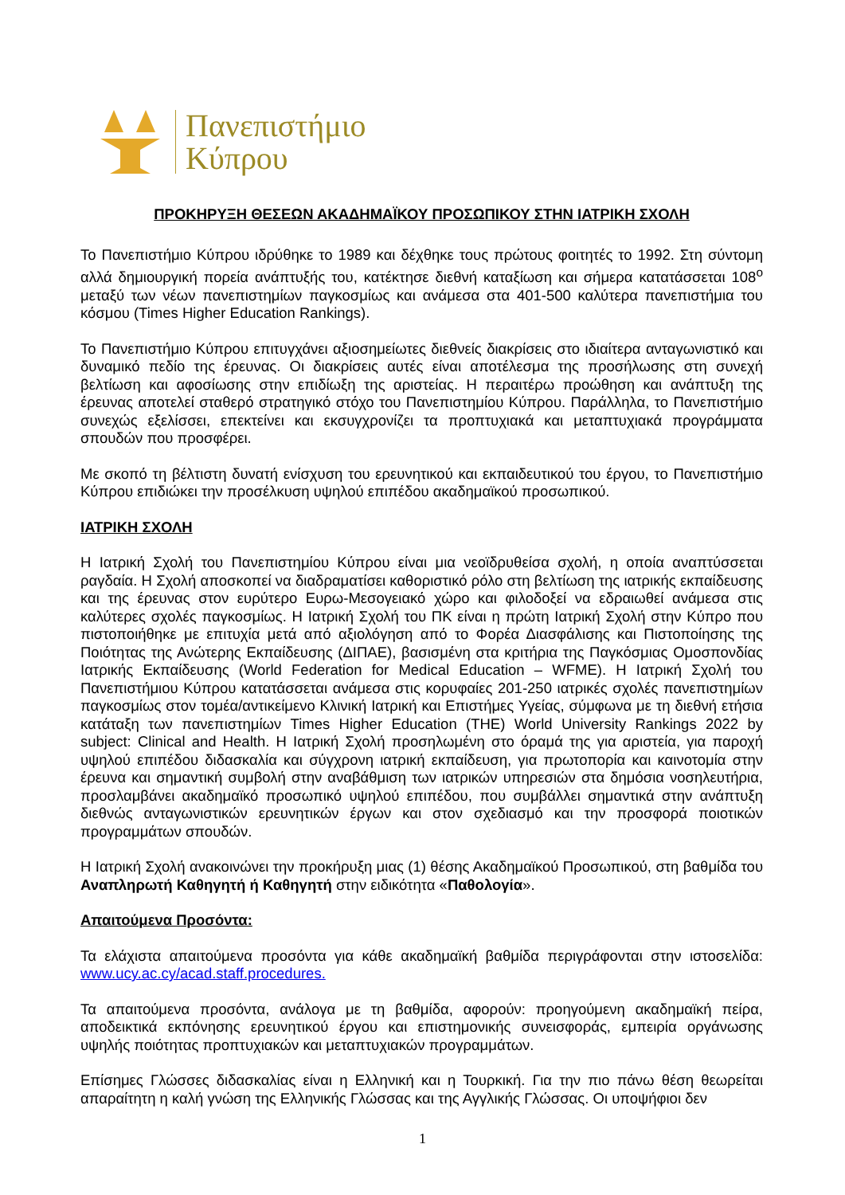Πανεπιστήμιο
Κύπρου
ΠΡΟΚΗΡΥΞΗ ΘΕΣΕΩΝ ΑΚΑΔΗΜΑΪΚΟΥ ΠΡΟΣΩΠΙΚΟΥ ΣΤΗΝ ΙΑΤΡΙΚΗ ΣΧΟΛΗ
Το Πανεπιστήμιο Κύπρου ιδρύθηκε το 1989 και δέχθηκε τους πρώτους φοιτητές το 1992. Στη σύντομη αλλά δημιουργική πορεία ανάπτυξής του, κατέκτησε διεθνή καταξίωση και σήμερα κατατάσσεται 108<sup>ο</sup> μεταξύ των νέων πανεπιστημίων παγκοσμίως και ανάμεσα στα 401-500 καλύτερα πανεπιστήμια του κόσμου (Times Higher Education Rankings).
Το Πανεπιστήμιο Κύπρου επιτυγχάνει αξιοσημείωτες διεθνείς διακρίσεις στο ιδιαίτερα ανταγωνιστικό και δυναμικό πεδίο της έρευνας. Οι διακρίσεις αυτές είναι αποτέλεσμα της προσήλωσης στη συνεχή βελτίωση και αφοσίωσης στην επιδίωξη της αριστείας. Η περαιτέρω προώθηση και ανάπτυξη της έρευνας αποτελεί σταθερό στρατηγικό στόχο του Πανεπιστημίου Κύπρου. Παράλληλα, το Πανεπιστήμιο συνεχώς εξελίσσει, επεκτείνει και εκσυγχρονίζει τα προπτυχιακά και μεταπτυχιακά προγράμματα σπουδών που προσφέρει.
Με σκοπό τη βέλτιστη δυνατή ενίσχυση του ερευνητικού και εκπαιδευτικού του έργου, το Πανεπιστήμιο Κύπρου επιδιώκει την προσέλκυση υψηλού επιπέδου ακαδημαϊκού προσωπικού.
ΙΑΤΡΙΚΗ ΣΧΟΛΗ
Η Ιατρική Σχολή του Πανεπιστημίου Κύπρου είναι μια νεοϊδρυθείσα σχολή, η οποία αναπτύσσεται ραγδαία. Η Σχολή αποσκοπεί να διαδραματίσει καθοριστικό ρόλο στη βελτίωση της ιατρικής εκπαίδευσης και της έρευνας στον ευρύτερο Ευρω-Μεσογειακό χώρο και φιλοδοξεί να εδραιωθεί ανάμεσα στις καλύτερες σχολές παγκοσμίως. Η Ιατρική Σχολή του ΠΚ είναι η πρώτη Ιατρική Σχολή στην Κύπρο που πιστοποιήθηκε με επιτυχία μετά από αξιολόγηση από το Φορέα Διασφάλισης και Πιστοποίησης της Ποιότητας της Ανώτερης Εκπαίδευσης (ΔΙΠΑΕ), βασισμένη στα κριτήρια της Παγκόσμιας Ομοσπονδίας Ιατρικής Εκπαίδευσης (World Federation for Medical Education – WFME). Η Ιατρική Σχολή του Πανεπιστήμιου Κύπρου κατατάσσεται ανάμεσα στις κορυφαίες 201-250 ιατρικές σχολές πανεπιστημίων παγκοσμίως στον τομέα/αντικείμενο Κλινική Ιατρική και Επιστήμες Υγείας, σύμφωνα με τη διεθνή ετήσια κατάταξη των πανεπιστημίων Times Higher Education (THE) World University Rankings 2022 by subject: Clinical and Health. Η Ιατρική Σχολή προσηλωμένη στο όραμά της για αριστεία, για παροχή υψηλού επιπέδου διδασκαλία και σύγχρονη ιατρική εκπαίδευση, για πρωτοπορία και καινοτομία στην έρευνα και σημαντική συμβολή στην αναβάθμιση των ιατρικών υπηρεσιών στα δημόσια νοσηλευτήρια, προσλαμβάνει ακαδημαϊκό προσωπικό υψηλού επιπέδου, που συμβάλλει σημαντικά στην ανάπτυξη διεθνώς ανταγωνιστικών ερευνητικών έργων και στον σχεδιασμό και την προσφορά ποιοτικών προγραμμάτων σπουδών.
Η Ιατρική Σχολή ανακοινώνει την προκήρυξη μιας (1) θέσης Ακαδημαϊκού Προσωπικού, στη βαθμίδα του Αναπληρωτή Καθηγητή ή Καθηγητή στην ειδικότητα «Παθολογία».
Απαιτούμενα Προσόντα:
Τα ελάχιστα απαιτούμενα προσόντα για κάθε ακαδημαϊκή βαθμίδα περιγράφονται στην ιστοσελίδα: www.ucy.ac.cy/acad.staff.procedures.
Τα απαιτούμενα προσόντα, ανάλογα με τη βαθμίδα, αφορούν: προηγούμενη ακαδημαϊκή πείρα, αποδεικτικά εκπόνησης ερευνητικού έργου και επιστημονικής συνεισφοράς, εμπειρία οργάνωσης υψηλής ποιότητας προπτυχιακών και μεταπτυχιακών προγραμμάτων.
Επίσημες Γλώσσες διδασκαλίας είναι η Ελληνική και η Τουρκική. Για την πιο πάνω θέση θεωρείται απαραίτητη η καλή γνώση της Ελληνικής Γλώσσας και της Αγγλικής Γλώσσας. Οι υποψήφιοι δεν
1